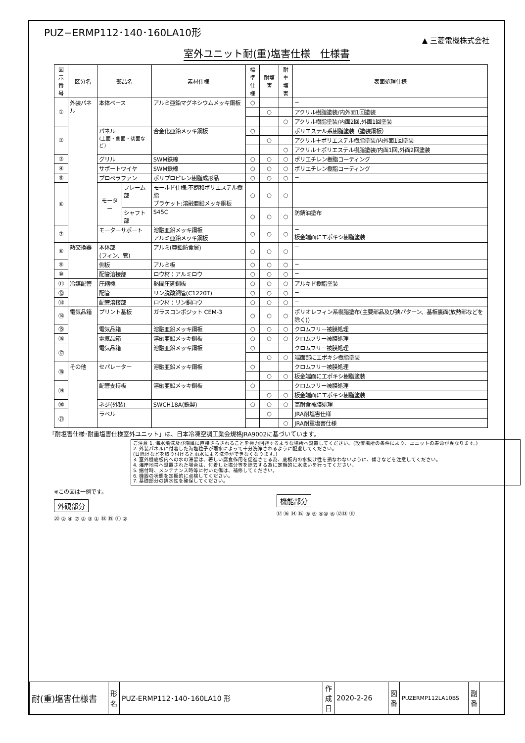PUZ−ERMP112･140･160LA10形
▲ 三菱電機株式会社
室外ユニット耐(重)塩害仕様　仕様書
| 図示 番号 | 区分名 | 部品名 | | 素材仕様 | 標準 仕様 | 耐塩害 | 耐重 塩害 | 表面処理仕様 |
| --- | --- | --- | --- | --- | --- | --- | --- | --- |
| ① | 外装パネル | 本体ベース | | アルミ亜鉛マグネシウムメッキ鋼板 | ○ | | | − |
| | | | | | | ○ | | アクリル樹脂塗装/内外面1回塗装 |
| | | | | | | | ○ | アクリル樹脂塗装/内面2回,外面1回塗装 |
| ② | | パネル (上面・側面・後面など) | | 合金化亜鉛メッキ鋼板 | ○ | | | ポリエステル系樹脂塗装（塗装鋼板） |
| | | | | | | ○ | | アクリル＋ポリエステル樹脂塗装/内外面1回塗装 |
| | | | | | | | ○ | アクリル＋ポリエステル樹脂塗装/内面1回,外面2回塗装 |
| ③ | | グリル | | SWM鉄線 | ○ | ○ | ○ | ポリエチレン樹脂コーティング |
| ④ | | サポートワイヤ | | SWM鉄線 | ○ | ○ | ○ | ポリエチレン樹脂コーティング |
| ⑤ | | プロペラファン | | ポリプロピレン樹脂成形品 | ○ | ○ | ○ | − |
| ⑥ | | モーター | フレーム部 | モールド仕様:不飽和ポリエステル樹脂 ブラケット:溶融亜鉛メッキ鋼板 | ○ | ○ | ○ | |
| | | | シャフト部 | S45C | ○ | ○ | ○ | 防錆油塗布 |
| ⑦ | | モーターサポート | | 溶融亜鉛メッキ鋼板 アルミ亜鉛メッキ鋼板 | ○ | ○ | ○ | − 板金端面にエポキシ樹脂塗装 |
| ⑧ | 熱交換器 | 本体部 (フィン、管) | | アルミ(亜鉛防食層) | ○ | ○ | ○ | − |
| ⑨ | | 側板 | | アルミ板 | ○ | ○ | ○ | − |
| ⑩ | | 配管溶接部 | | ロウ材：アルミロウ | ○ | ○ | ○ | − |
| ⑪ | 冷媒配管 | 圧縮機 | | 熱間圧延鋼板 | ○ | ○ | ○ | アルキド樹脂塗装 |
| ⑫ | | 配管 | | リン脱酸銅管(C1220T) | ○ | ○ | ○ | − |
| ⑬ | | 配管溶接部 | | ロウ材：リン銅ロウ | ○ | ○ | ○ | − |
| ⑭ | 電気品箱 | プリント基板 | | ガラスコンポジット CEM-3 | ○ | ○ | ○ | ポリオレフィン系樹脂塗布(主要部品及び狭パターン、基板裏面(放熱部などを除く)) |
| ⑮ | | 電気品箱 | | 溶融亜鉛メッキ鋼板 | ○ | ○ | ○ | クロムフリー被膜処理 |
| ⑯ | | 電気品箱 | | 溶融亜鉛メッキ鋼板 | ○ | ○ | ○ | クロムフリー被膜処理 |
| ⑰ | | 電気品箱 | | 溶融亜鉛メッキ鋼板 | ○ | | | クロムフリー被膜処理 |
| | | | | | | ○ | ○ | 端面部にエポキシ樹脂塗装 |
| ⑱ | その他 | セパレーター | | 溶融亜鉛メッキ鋼板 | ○ | | | クロムフリー被膜処理 |
| | | | | | | ○ | ○ | 板金端面にエポキシ樹脂塗装 |
| ⑲ | | 配管支持板 | | 溶融亜鉛メッキ鋼板 | ○ | | | クロムフリー被膜処理 |
| | | | | | | ○ | ○ | 板金端面にエポキシ樹脂塗装 |
| ⑳ | | ネジ(外装) | | SWCH18A(鉄製) | ○ | ○ | ○ | 高耐食被膜処理 |
| ㉑ | | ラベル | | | | ○ | | JRA耐塩害仕様 |
| | | | | | | | ○ | JRA耐重塩害仕様 |
「耐塩害仕様･耐重塩害仕様室外ユニット」は、日本冷凍空調工業会規格JRA9002に基づいています。
ご注意 1. 海水飛沫及び潮風に直接さらされることを極力回避するような場所へ設置してください。(設置場所の条件により、ユニットの寿命が異なります。)
2. 外装パネルに付着した海塩粒子が雨水によって十分洗浄されるように配慮してください。
(日除けなどを取り付けると雨水による洗浄ができなくなります。)
3. 室外機底板内への水の滞留は、著しい腐食作用を促進させる為、底板内の水抜け性を損なわないように、傾きなどを注意してください。
4. 海岸地帯へ設置された場合は、付着した塩分等を除去する為に定期的に水洗いを行ってください。
5. 据付時、メンテナンス時等に付いた傷は、補修してください。
6. 機器の状態を定期的に点検してください。
7. 基礎部分の排水性を確保してください。
※この図は一例です。
外観部分
⑳ ② ④ ⑦ ② ③ ① ⑱ ⑲ ㉑ ②
機能部分
⑰ ⑯ ⑭ ⑮ ⑧ ⑤ ⑨⑩ ⑥ ⑫⑬ ⑪
| 耐(重)塩害仕様書 | 形 名 | PUZ-ERMP112･140･160LA10 形 | 作 成 日 | 2020-2-26 | 図 番 | PUZERMP112LA10BS | 副 番 | |